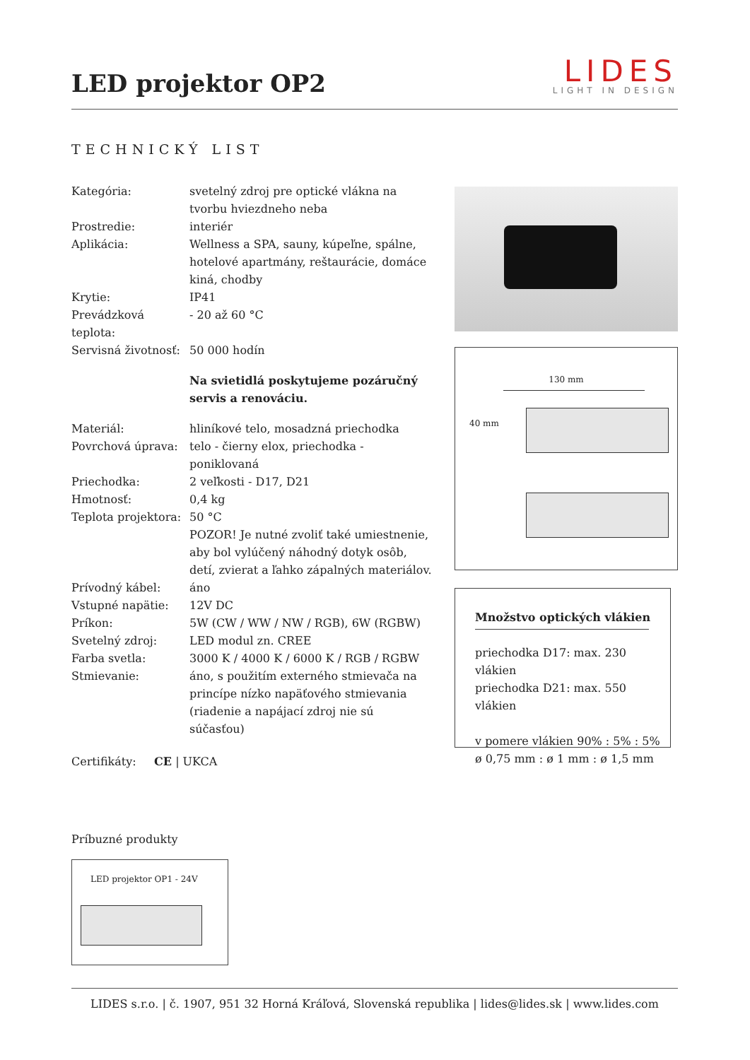LED projektor OP2
LIDES
LIGHT IN DESIGN
TECHNICKÝ LIST
| Kategória: | svetelný zdroj pre optické vlákna na tvorbu hviezdneho neba |
| Prostredie: | interiér |
| Aplikácia: | Wellness a SPA, sauny, kúpeľne, spálne, hotelové apartmány, reštaurácie, domáce kiná, chodby |
| Krytie: | IP41 |
| Prevádzková teplota: | - 20 až 60 °C |
| Servisná životnosť: | 50 000 hodín |
Na svietidlá poskytujeme pozáručný servis a renováciu.
| Materiál: | hliníkové telo, mosadzná priechodka |
| Povrchová úprava: | telo - čierny elox, priechodka - poniklovaná |
| Priechodka: | 2 veľkosti - D17, D21 |
| Hmotnosť: | 0,4 kg |
| Teplota projektora: | 50 °C POZOR! Je nutné zvoliť také umiestnenie, aby bol vylúčený náhodný dotyk osôb, detí, zvierat a ľahko zápalných materiálov. |
| Prívodný kábel: | áno |
| Vstupné napätie: | 12V DC |
| Príkon: | 5W (CW / WW / NW / RGB), 6W (RGBW) |
| Svetelný zdroj: | LED modul zn. CREE |
| Farba svetla: | 3000 K / 4000 K / 6000 K / RGB / RGBW |
| Stmievanie: | áno, s použitím externého stmievača na princípe nízko napäťového stmievania (riadenie a napájací zdroj nie sú súčasťou) |
Certifikáty: CE | UKCA
130 mm
40 mm
Množstvo optických vlákien
priechodka D17: max. 230 vlákien
priechodka D21: max. 550 vlákien
v pomere vlákien 90% : 5% : 5%
ø 0,75 mm : ø 1 mm : ø 1,5 mm
Príbuzné produkty
LED projektor OP1 - 24V
LIDES s.r.o. | č. 1907, 951 32 Horná Kráľová, Slovenská republika | lides@lides.sk | www.lides.com